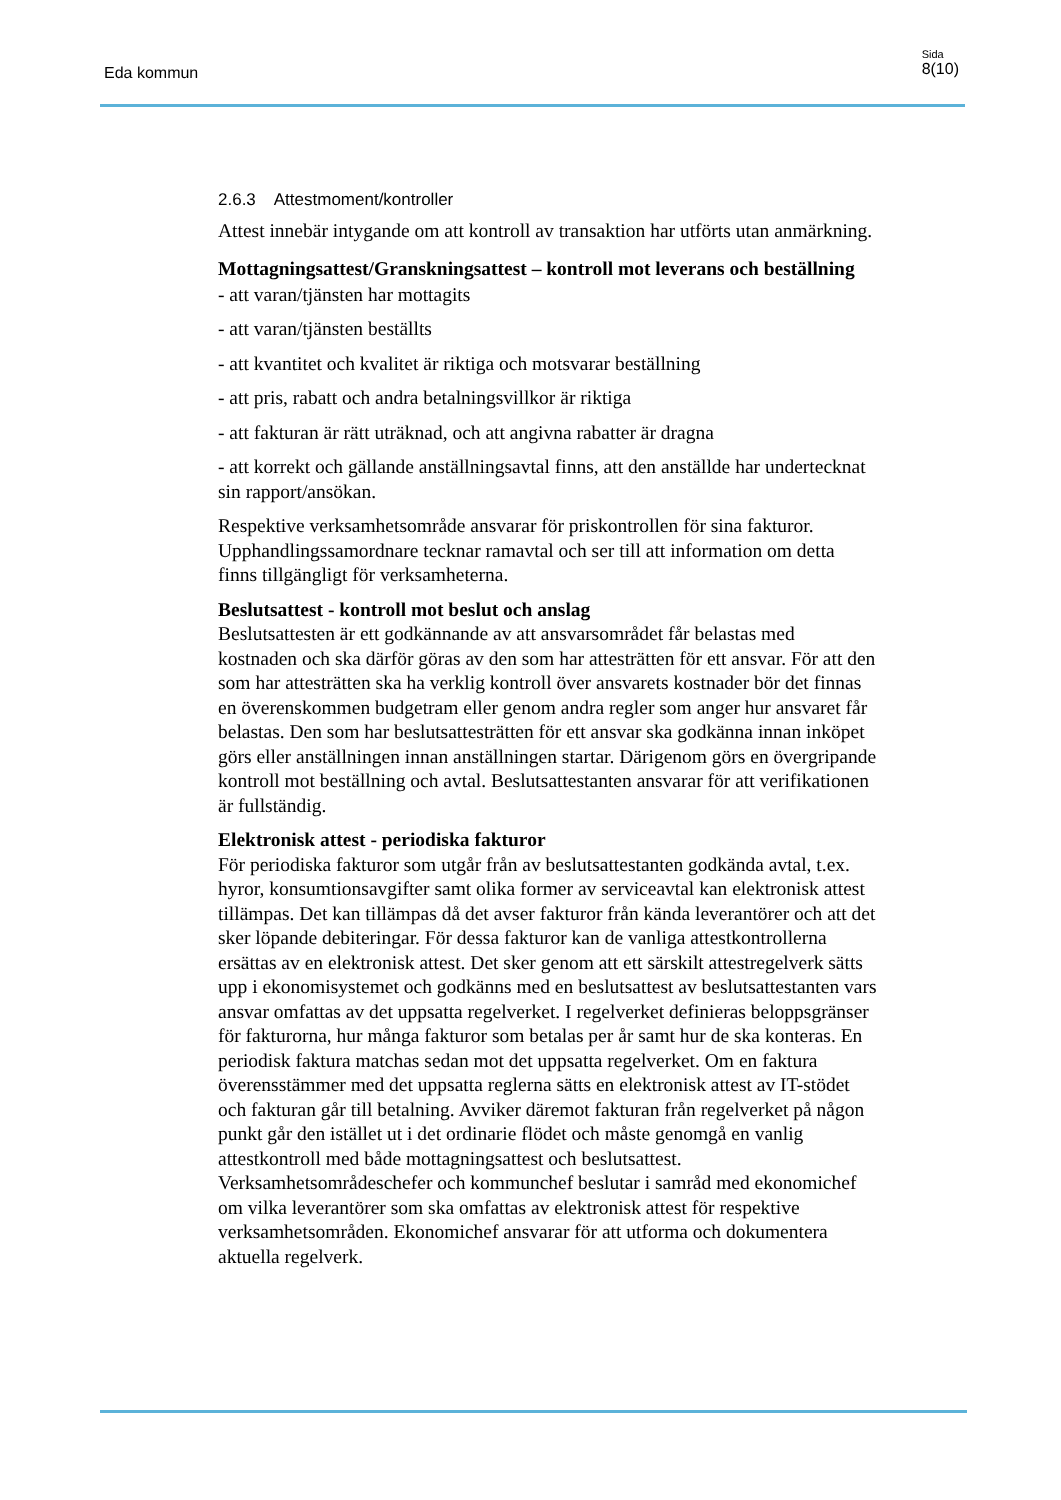Eda kommun
Sida
8(10)
2.6.3 Attestmoment/kontroller
Attest innebär intygande om att kontroll av transaktion har utförts utan anmärkning.
Mottagningsattest/Granskningsattest – kontroll mot leverans och beställning
- att varan/tjänsten har mottagits
- att varan/tjänsten beställts
- att kvantitet och kvalitet är riktiga och motsvarar beställning
- att pris, rabatt och andra betalningsvillkor är riktiga
- att fakturan är rätt uträknad, och att angivna rabatter är dragna
- att korrekt och gällande anställningsavtal finns, att den anställde har undertecknat sin rapport/ansökan.
Respektive verksamhetsområde ansvarar för priskontrollen för sina fakturor. Upphandlingssamordnare tecknar ramavtal och ser till att information om detta finns tillgängligt för verksamheterna.
Beslutsattest - kontroll mot beslut och anslag
Beslutsattesten är ett godkännande av att ansvarsområdet får belastas med kostnaden och ska därför göras av den som har attesträtten för ett ansvar. För att den som har attesträtten ska ha verklig kontroll över ansvarets kostnader bör det finnas en överenskommen budgetram eller genom andra regler som anger hur ansvaret får belastas. Den som har beslutsattesträtten för ett ansvar ska godkänna innan inköpet görs eller anställningen innan anställningen startar. Därigenom görs en övergripande kontroll mot beställning och avtal. Beslutsattestanten ansvarar för att verifikationen är fullständig.
Elektronisk attest - periodiska fakturor
För periodiska fakturor som utgår från av beslutsattestanten godkända avtal, t.ex. hyror, konsumtionsavgifter samt olika former av serviceavtal kan elektronisk attest tillämpas. Det kan tillämpas då det avser fakturor från kända leverantörer och att det sker löpande debiteringar. För dessa fakturor kan de vanliga attestkontrollerna ersättas av en elektronisk attest. Det sker genom att ett särskilt attestregelverk sätts upp i ekonomisystemet och godkänns med en beslutsattest av beslutsattestanten vars ansvar omfattas av det uppsatta regelverket. I regelverket definieras beloppsgränser för fakturorna, hur många fakturor som betalas per år samt hur de ska konteras. En periodisk faktura matchas sedan mot det uppsatta regelverket. Om en faktura överensstämmer med det uppsatta reglerna sätts en elektronisk attest av IT-stödet och fakturan går till betalning. Avviker däremot fakturan från regelverket på någon punkt går den istället ut i det ordinarie flödet och måste genomgå en vanlig attestkontroll med både mottagningsattest och beslutsattest. Verksamhetsområdeschefer och kommunchef beslutar i samråd med ekonomichef om vilka leverantörer som ska omfattas av elektronisk attest för respektive verksamhetsområden. Ekonomichef ansvarar för att utforma och dokumentera aktuella regelverk.